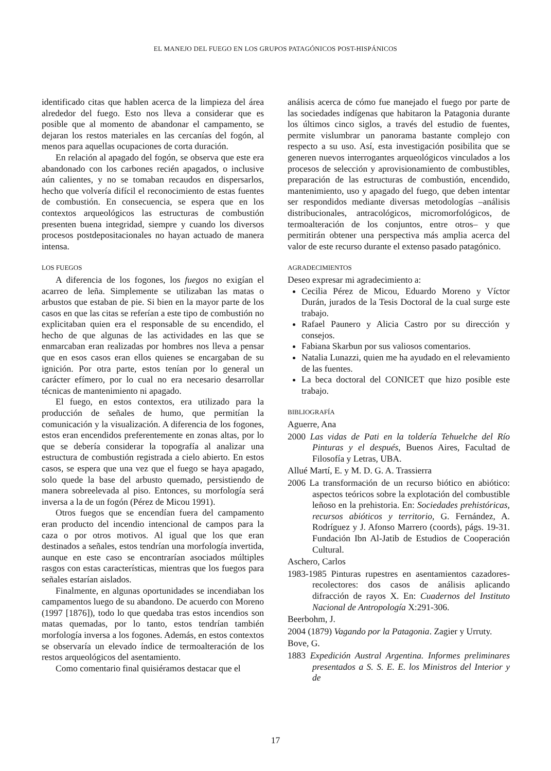EL MANEJO DEL FUEGO EN LOS GRUPOS PATAGÓNICOS POST-HISPÁNICOS
identificado citas que hablen acerca de la limpieza del área alrededor del fuego. Esto nos lleva a considerar que es posible que al momento de abandonar el campamento, se dejaran los restos materiales en las cercanías del fogón, al menos para aquellas ocupaciones de corta duración.
En relación al apagado del fogón, se observa que este era abandonado con los carbones recién apagados, o inclusive aún calientes, y no se tomaban recaudos en dispersarlos, hecho que volvería difícil el reconocimiento de estas fuentes de combustión. En consecuencia, se espera que en los contextos arqueológicos las estructuras de combustión presenten buena integridad, siempre y cuando los diversos procesos postdepositacionales no hayan actuado de manera intensa.
LOS FUEGOS
A diferencia de los fogones, los fuegos no exigían el acarreo de leña. Simplemente se utilizaban las matas o arbustos que estaban de pie. Si bien en la mayor parte de los casos en que las citas se referían a este tipo de combustión no explicitaban quien era el responsable de su encendido, el hecho de que algunas de las actividades en las que se enmarcaban eran realizadas por hombres nos lleva a pensar que en esos casos eran ellos quienes se encargaban de su ignición. Por otra parte, estos tenían por lo general un carácter efímero, por lo cual no era necesario desarrollar técnicas de mantenimiento ni apagado.
El fuego, en estos contextos, era utilizado para la producción de señales de humo, que permitían la comunicación y la visualización. A diferencia de los fogones, estos eran encendidos preferentemente en zonas altas, por lo que se debería considerar la topografía al analizar una estructura de combustión registrada a cielo abierto. En estos casos, se espera que una vez que el fuego se haya apagado, solo quede la base del arbusto quemado, persistiendo de manera sobreelevada al piso. Entonces, su morfología será inversa a la de un fogón (Pérez de Micou 1991).
Otros fuegos que se encendían fuera del campamento eran producto del incendio intencional de campos para la caza o por otros motivos. Al igual que los que eran destinados a señales, estos tendrían una morfología invertida, aunque en este caso se encontrarían asociados múltiples rasgos con estas características, mientras que los fuegos para señales estarían aislados.
Finalmente, en algunas oportunidades se incendiaban los campamentos luego de su abandono. De acuerdo con Moreno (1997 [1876]), todo lo que quedaba tras estos incendios son matas quemadas, por lo tanto, estos tendrían también morfología inversa a los fogones. Además, en estos contextos se observaría un elevado índice de termoalteración de los restos arqueológicos del asentamiento.
Como comentario final quisiéramos destacar que el
análisis acerca de cómo fue manejado el fuego por parte de las sociedades indígenas que habitaron la Patagonia durante los últimos cinco siglos, a través del estudio de fuentes, permite vislumbrar un panorama bastante complejo con respecto a su uso. Así, esta investigación posibilita que se generen nuevos interrogantes arqueológicos vinculados a los procesos de selección y aprovisionamiento de combustibles, preparación de las estructuras de combustión, encendido, mantenimiento, uso y apagado del fuego, que deben intentar ser respondidos mediante diversas metodologías –análisis distribucionales, antracológicos, micromorfológicos, de termoalteración de los conjuntos, entre otros– y que permitirán obtener una perspectiva más amplia acerca del valor de este recurso durante el extenso pasado patagónico.
AGRADECIMIENTOS
Deseo expresar mi agradecimiento a:
Cecilia Pérez de Micou, Eduardo Moreno y Víctor Durán, jurados de la Tesis Doctoral de la cual surge este trabajo.
Rafael Paunero y Alicia Castro por su dirección y consejos.
Fabiana Skarbun por sus valiosos comentarios.
Natalia Lunazzi, quien me ha ayudado en el relevamiento de las fuentes.
La beca doctoral del CONICET que hizo posible este trabajo.
BIBLIOGRAFÍA
Aguerre, Ana
2000 Las vidas de Pati en la toldería Tehuelche del Río Pinturas y el después, Buenos Aires, Facultad de Filosofía y Letras, UBA.
Allué Martí, E. y M. D. G. A. Trassierra
2006 La transformación de un recurso biótico en abiótico: aspectos teóricos sobre la explotación del combustible leñoso en la prehistoria. En: Sociedades prehistóricas, recursos abióticos y territorio, G. Fernández, A. Rodríguez y J. Afonso Marrero (coords), págs. 19-31. Fundación Ibn Al-Jatib de Estudios de Cooperación Cultural.
Aschero, Carlos
1983-1985 Pinturas rupestres en asentamientos cazadores-recolectores: dos casos de análisis aplicando difracción de rayos X. En: Cuadernos del Instituto Nacional de Antropología X:291-306.
Beerbohm, J.
2004 (1879) Vagando por la Patagonia. Zagier y Urruty.
Bove, G.
1883 Expedición Austral Argentina. Informes preliminares presentados a S. S. E. E. los Ministros del Interior y de
17